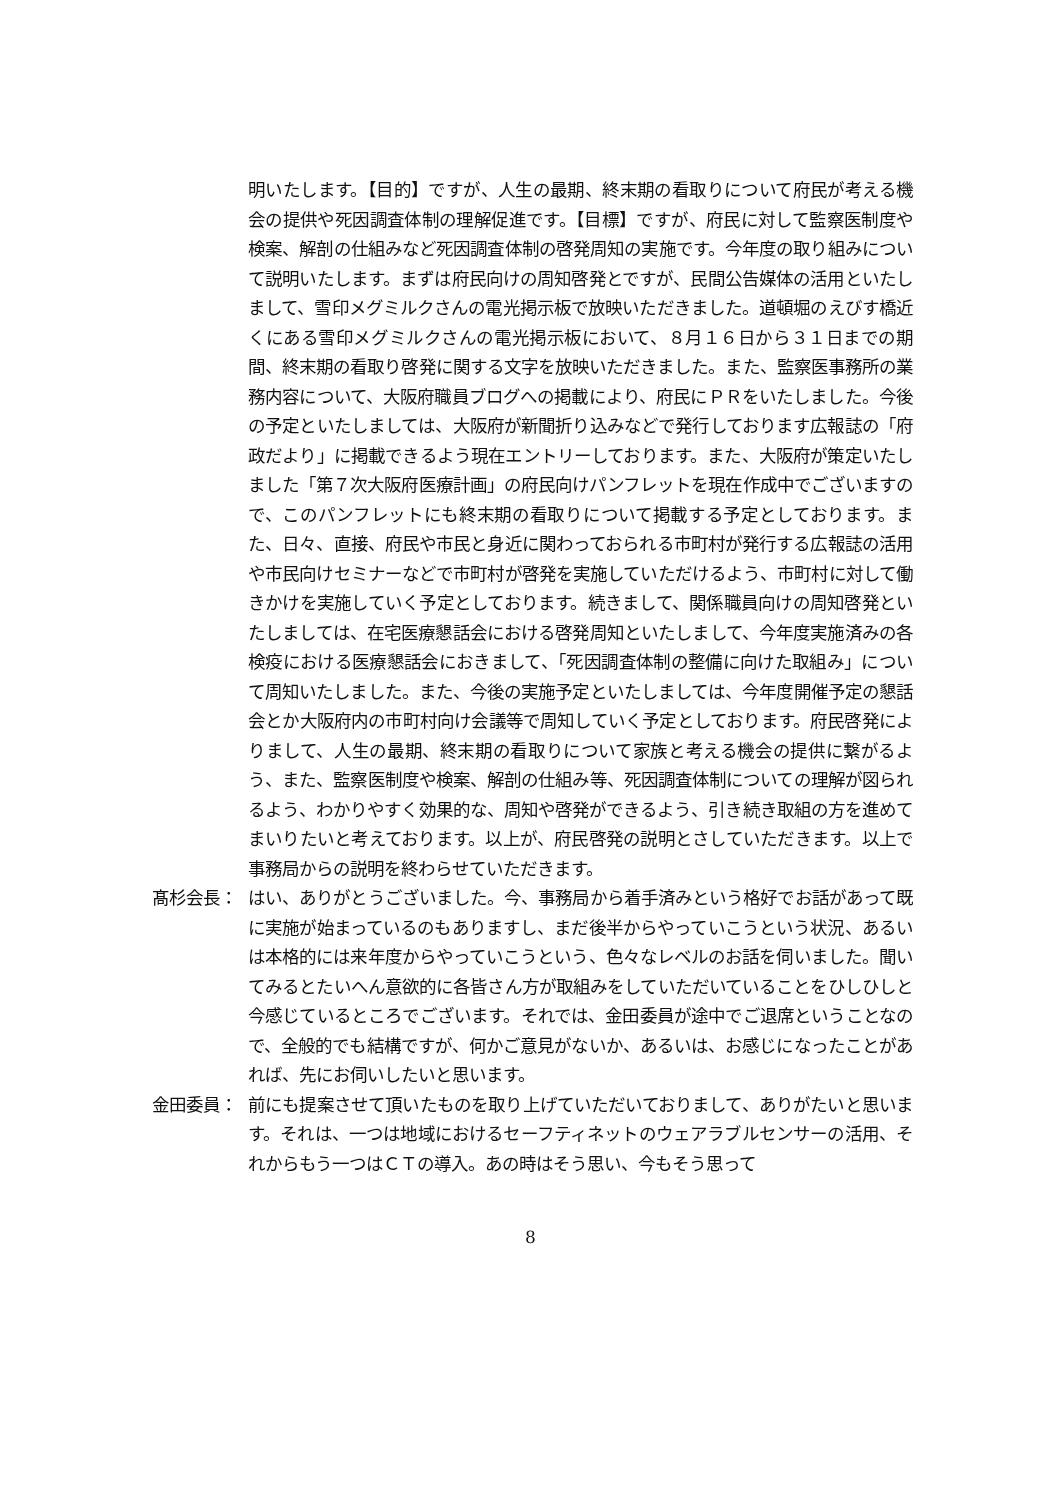明いたします。【目的】ですが、人生の最期、終末期の看取りについて府民が考える機会の提供や死因調査体制の理解促進です。【目標】ですが、府民に対して監察医制度や検案、解剖の仕組みなど死因調査体制の啓発周知の実施です。今年度の取り組みについて説明いたします。まずは府民向けの周知啓発とですが、民間公告媒体の活用といたしまして、雪印メグミルクさんの電光掲示板で放映いただきました。道頓堀のえびす橋近くにある雪印メグミルクさんの電光掲示板において、８月１６日から３１日までの期間、終末期の看取り啓発に関する文字を放映いただきました。また、監察医事務所の業務内容について、大阪府職員ブログへの掲載により、府民にＰＲをいたしました。今後の予定といたしましては、大阪府が新聞折り込みなどで発行しております広報誌の「府政だより」に掲載できるよう現在エントリーしております。また、大阪府が策定いたしました「第７次大阪府医療計画」の府民向けパンフレットを現在作成中でございますので、このパンフレットにも終末期の看取りについて掲載する予定としております。また、日々、直接、府民や市民と身近に関わっておられる市町村が発行する広報誌の活用や市民向けセミナーなどで市町村が啓発を実施していただけるよう、市町村に対して働きかけを実施していく予定としております。続きまして、関係職員向けの周知啓発といたしましては、在宅医療懇話会における啓発周知といたしまして、今年度実施済みの各検疫における医療懇話会におきまして、「死因調査体制の整備に向けた取組み」について周知いたしました。また、今後の実施予定といたしましては、今年度開催予定の懇話会とか大阪府内の市町村向け会議等で周知していく予定としております。府民啓発によりまして、人生の最期、終末期の看取りについて家族と考える機会の提供に繋がるよう、また、監察医制度や検案、解剖の仕組み等、死因調査体制についての理解が図られるよう、わかりやすく効果的な、周知や啓発ができるよう、引き続き取組の方を進めてまいりたいと考えております。以上が、府民啓発の説明とさしていただきます。以上で事務局からの説明を終わらせていただきます。
髙杉会長： はい、ありがとうございました。今、事務局から着手済みという格好でお話があって既に実施が始まっているのもありますし、まだ後半からやっていこうという状況、あるいは本格的には来年度からやっていこうという、色々なレベルのお話を伺いました。聞いてみるとたいへん意欲的に各皆さん方が取組みをしていただいていることをひしひしと今感じているところでございます。それでは、金田委員が途中でご退席ということなので、全般的でも結構ですが、何かご意見がないか、あるいは、お感じになったことがあれば、先にお伺いしたいと思います。
金田委員： 前にも提案させて頂いたものを取り上げていただいておりまして、ありがたいと思います。それは、一つは地域におけるセーフティネットのウェアラブルセンサーの活用、それからもう一つはＣＴの導入。あの時はそう思い、今もそう思って
8